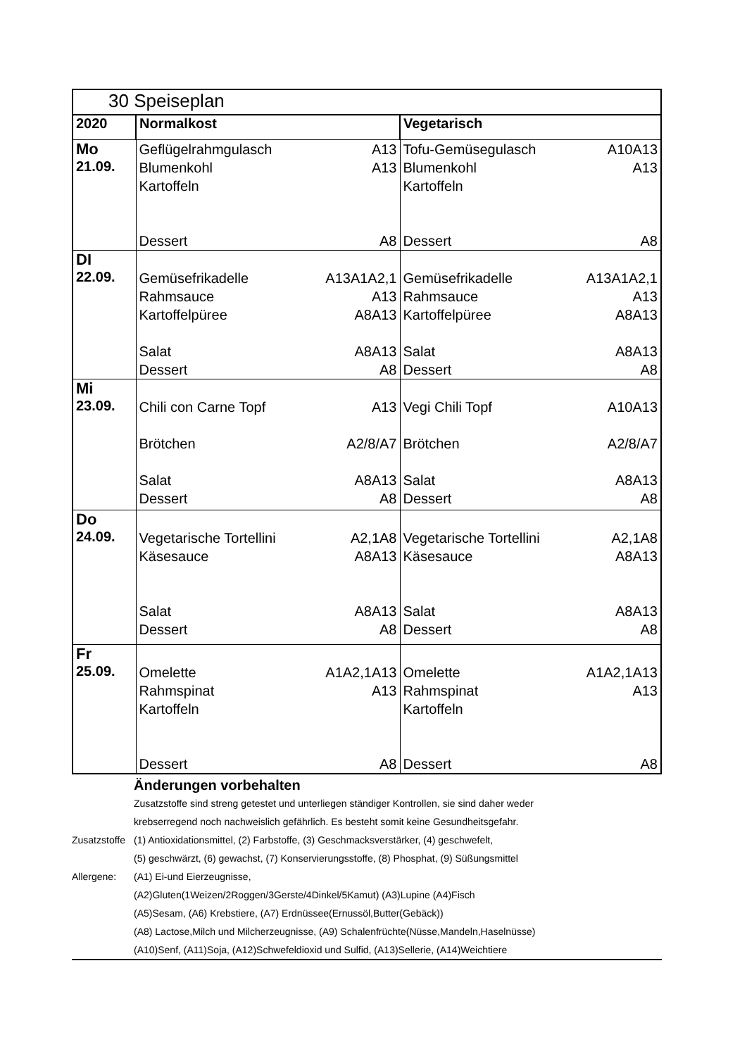| 30 Speiseplan | | |
| 2020 | Normalkost | Vegetarisch |
| Mo 21.09. | Geflügelrahmgulasch A13 Blumenkohl A13 Kartoffeln Dessert A8 | Tofu-Gemüsegulasch A10A13 Blumenkohl A13 Kartoffeln Dessert A8 |
| DI 22.09. | Gemüsefrikadelle A13A1A2,1 Rahmsauce A13 Kartoffelpüree A8A13 Salat A8A13 Dessert A8 | Gemüsefrikadelle A13A1A2,1 Rahmsauce A13 Kartoffelpüree A8A13 Salat A8A13 Dessert A8 |
| Mi 23.09. | Chili con Carne Topf A13 Brötchen A2/8/A7 Salat A8A13 Dessert A8 | Vegi Chili Topf A10A13 Brötchen A2/8/A7 Salat A8A13 Dessert A8 |
| Do 24.09. | Vegetarische Tortellini A2,1A8 Käsesauce A8A13 Salat A8A13 Dessert A8 | Vegetarische Tortellini A2,1A8 Käsesauce A8A13 Salat A8A13 Dessert A8 |
| Fr 25.09. | Omelette A1A2,1A13 Rahmspinat A13 Kartoffeln Dessert A8 | Omelette A1A2,1A13 Rahmspinat A13 Kartoffeln Dessert A8 |
Änderungen vorbehalten
Zusatzstoffe sind streng getestet und unterliegen ständiger Kontrollen, sie sind daher weder
krebserregend noch nachweislich gefährlich. Es besteht somit keine Gesundheitsgefahr.
Zusatzstoffe (1) Antioxidationsmittel, (2) Farbstoffe, (3) Geschmacksverstärker, (4) geschwefelt,
(5) geschwärzt, (6) gewachst, (7) Konservierungsstoffe, (8) Phosphat, (9) Süßungsmittel
Allergene: (A1) Ei-und Eierzeugnisse,
(A2)Gluten(1Weizen/2Roggen/3Gerste/4Dinkel/5Kamut) (A3)Lupine (A4)Fisch
(A5)Sesam, (A6) Krebstiere, (A7) Erdnüssee(Ernussöl,Butter(Gebäck))
(A8) Lactose,Milch und Milcherzeugnisse, (A9) Schalenfrüchte(Nüsse,Mandeln,Haselnüsse)
(A10)Senf, (A11)Soja, (A12)Schwefeldioxid und Sulfid, (A13)Sellerie, (A14)Weichtiere